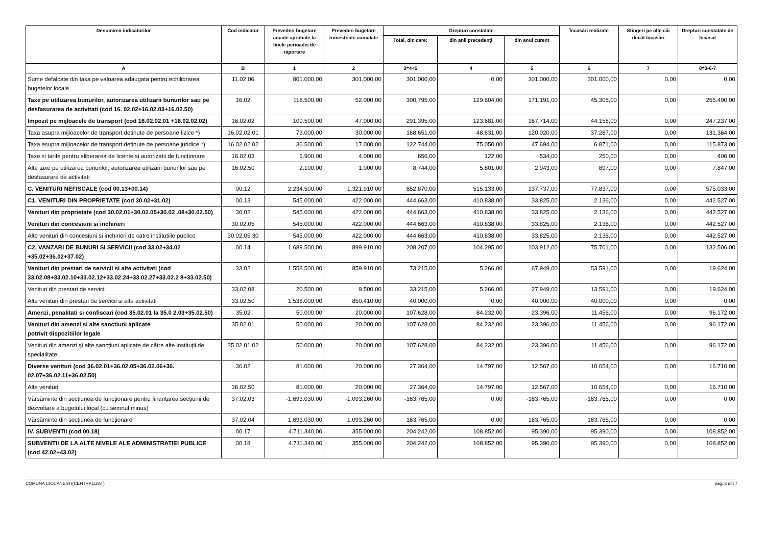| Denumirea indicatorilor | Cod indicator | Prevederi bugetare anuale aprobate la finele perioadei de raportare | Prevederi bugetare trimestriale cumulate | Drepturi constatate | | | Încasări realizate | Stingeri pe alte căi decât încasări | Drepturi constatate de încasat |
| --- | --- | --- | --- | --- | --- | --- | --- | --- | --- |
| | | | | Total, din care: | din anii precedenţi | din anul curent | | | |
| A | B | 1 | 2 | 3=4+5 | 4 | 5 | 6 | 7 | 8=3-6-7 |
| Sume defalcate din taxa pe valoarea adaugata pentru echilibrarea bugetelor locale | 11.02.06 | 801.000,00 | 301.000,00 | 301.000,00 | 0,00 | 301.000,00 | 301.000,00 | 0,00 | 0,00 |
| Taxe pe utilizarea bunurilor, autorizarea utilizarii bunurilor sau pe desfasurarea de activitati (cod 16. 02.02+16.02.03+16.02.50) | 16.02 | 118.500,00 | 52.000,00 | 300.795,00 | 129.604,00 | 171.191,00 | 45.305,00 | 0,00 | 255.490,00 |
| Impozit pe mijloacele de transport (cod 16.02.02.01 +16.02.02.02) | 16.02.02 | 109.500,00 | 47.000,00 | 291.395,00 | 123.681,00 | 167.714,00 | 44.158,00 | 0,00 | 247.237,00 |
| Taxa asupra mijloacelor de transport detinute de persoane fizice *) | 16.02.02.01 | 73.000,00 | 30.000,00 | 168.651,00 | 48.631,00 | 120.020,00 | 37.287,00 | 0,00 | 131.364,00 |
| Taxa asupra mijloacelor de transport detinute de persoane juridice *) | 16.02.02.02 | 36.500,00 | 17.000,00 | 122.744,00 | 75.050,00 | 47.694,00 | 6.871,00 | 0,00 | 115.873,00 |
| Taxe si tarife pentru eliberarea de licente si autorizatii de functionare | 16.02.03 | 6.900,00 | 4.000,00 | 656,00 | 122,00 | 534,00 | 250,00 | 0,00 | 406,00 |
| Alte taxe pe utilizarea bunurilor, autorizarea utilizarii bunurilor sau pe desfasurare de activitati | 16.02.50 | 2.100,00 | 1.000,00 | 8.744,00 | 5.801,00 | 2.943,00 | 897,00 | 0,00 | 7.847,00 |
| C. VENITURI NEFISCALE (cod 00.13+00.14) | 00.12 | 2.234.500,00 | 1.321.910,00 | 652.870,00 | 515.133,00 | 137.737,00 | 77.837,00 | 0,00 | 575.033,00 |
| C1. VENITURI DIN PROPRIETATE (cod 30.02+31.02) | 00.13 | 545.000,00 | 422.000,00 | 444.663,00 | 410.838,00 | 33.825,00 | 2.136,00 | 0,00 | 442.527,00 |
| Venituri din proprietate (cod 30.02.01+30.02.05+30.02 .08+30.02.50) | 30.02 | 545.000,00 | 422.000,00 | 444.663,00 | 410.838,00 | 33.825,00 | 2.136,00 | 0,00 | 442.527,00 |
| Venituri din concesiuni si inchirieri | 30.02.05 | 545.000,00 | 422.000,00 | 444.663,00 | 410.838,00 | 33.825,00 | 2.136,00 | 0,00 | 442.527,00 |
| Alte venituri din concesiuni si inchirieri de catre institutiile publice | 30.02.05.30 | 545.000,00 | 422.000,00 | 444.663,00 | 410.838,00 | 33.825,00 | 2.136,00 | 0,00 | 442.527,00 |
| C2. VANZARI DE BUNURI SI SERVICII (cod 33.02+34.02 +35.02+36.02+37.02) | 00.14 | 1.689.500,00 | 899.910,00 | 208.207,00 | 104.295,00 | 103.912,00 | 75.701,00 | 0,00 | 132.506,00 |
| Venituri din prestari de servicii si alte activitati (cod 33.02.08+33.02.10+33.02.12+33.02.24+33.02.27+33.02.2 8+33.02.50) | 33.02 | 1.558.500,00 | 859.910,00 | 73.215,00 | 5.266,00 | 67.949,00 | 53.591,00 | 0,00 | 19.624,00 |
| Venituri din prestari de servicii | 33.02.08 | 20.500,00 | 9.500,00 | 33.215,00 | 5.266,00 | 27.949,00 | 13.591,00 | 0,00 | 19.624,00 |
| Alte venituri din prestari de servicii si alte activitati | 33.02.50 | 1.538.000,00 | 850.410,00 | 40.000,00 | 0,00 | 40.000,00 | 40.000,00 | 0,00 | 0,00 |
| Amenzi, penalitati si confiscari (cod 35.02.01 la 35.0 2.03+35.02.50) | 35.02 | 50.000,00 | 20.000,00 | 107.628,00 | 84.232,00 | 23.396,00 | 11.456,00 | 0,00 | 96.172,00 |
| Venituri din amenzi si alte sanctiuni aplicate potrivit dispozitiilor legale | 35.02.01 | 50.000,00 | 20.000,00 | 107.628,00 | 84.232,00 | 23.396,00 | 11.456,00 | 0,00 | 96.172,00 |
| Venituri din amenzi şi alte sancţiuni aplicate de către alte instituţii de specialitate | 35.02.01.02 | 50.000,00 | 20.000,00 | 107.628,00 | 84.232,00 | 23.396,00 | 11.456,00 | 0,00 | 96.172,00 |
| Diverse venituri (cod 36.02.01+36.02.05+36.02.06+36. 02.07+36.02.11+36.02.50) | 36.02 | 81.000,00 | 20.000,00 | 27.364,00 | 14.797,00 | 12.567,00 | 10.654,00 | 0,00 | 16.710,00 |
| Alte venituri | 36.02.50 | 81.000,00 | 20.000,00 | 27.364,00 | 14.797,00 | 12.567,00 | 10.654,00 | 0,00 | 16.710,00 |
| Vărsăminte din secţiunea de funcţionare pentru finanţarea secţiunii de dezvoltare a bugetului local (cu semnul minus) | 37.02.03 | -1.693.030,00 | -1.093.260,00 | -163.765,00 | 0,00 | -163.765,00 | -163.765,00 | 0,00 | 0,00 |
| Vărsăminte din secţiunea de funcţionare | 37.02.04 | 1.693.030,00 | 1.093.260,00 | 163.765,00 | 0,00 | 163.765,00 | 163.765,00 | 0,00 | 0,00 |
| IV. SUBVENTII (cod 00.18) | 00.17 | 4.711.340,00 | 355.000,00 | 204.242,00 | 108.852,00 | 95.390,00 | 95.390,00 | 0,00 | 108.852,00 |
| SUBVENTII DE LA ALTE NIVELE ALE ADMINISTRATIEI PUBLICE (cod 42.02+43.02) | 00.18 | 4.711.340,00 | 355.000,00 | 204.242,00 | 108.852,00 | 95.390,00 | 95.390,00 | 0,00 | 108.852,00 |
COMUNA CIOCANESTI(CENTRALIZAT) pag. 2 din 7